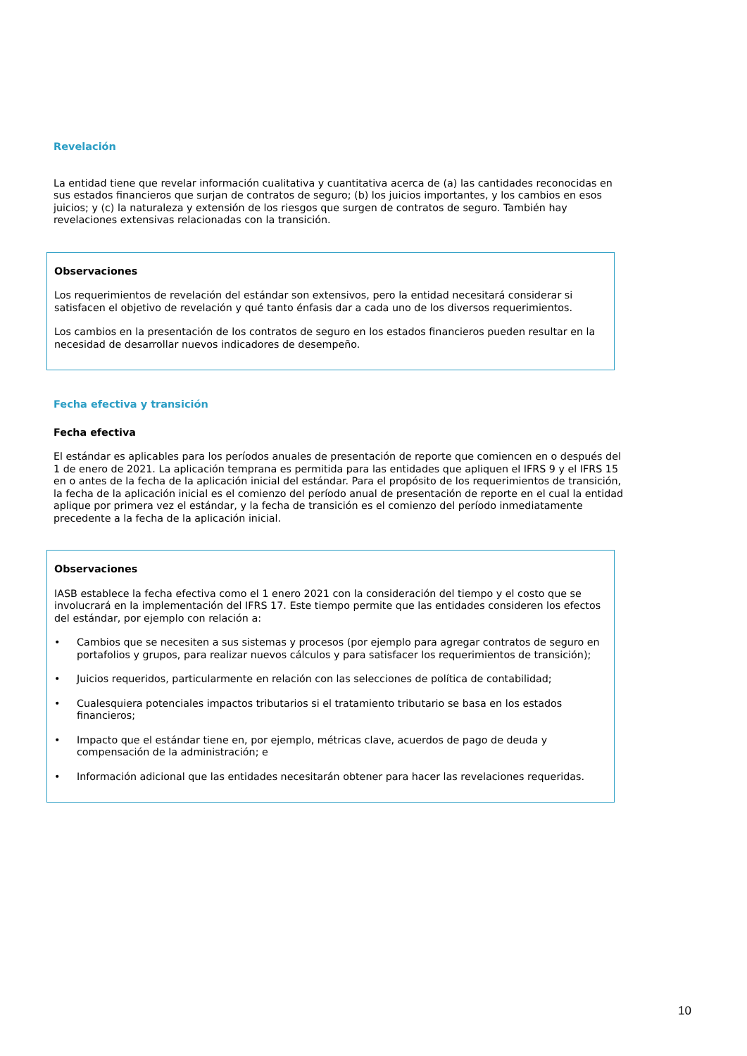Revelación
La entidad tiene que revelar información cualitativa y cuantitativa acerca de (a) las cantidades reconocidas en sus estados financieros que surjan de contratos de seguro; (b) los juicios importantes, y los cambios en esos juicios; y (c) la naturaleza y extensión de los riesgos que surgen de contratos de seguro. También hay revelaciones extensivas relacionadas con la transición.
Observaciones
Los requerimientos de revelación del estándar son extensivos, pero la entidad necesitará considerar si satisfacen el objetivo de revelación y qué tanto énfasis dar a cada uno de los diversos requerimientos.
Los cambios en la presentación de los contratos de seguro en los estados financieros pueden resultar en la necesidad de desarrollar nuevos indicadores de desempeño.
Fecha efectiva y transición
Fecha efectiva
El estándar es aplicables para los períodos anuales de presentación de reporte que comiencen en o después del 1 de enero de 2021. La aplicación temprana es permitida para las entidades que apliquen el IFRS 9 y el IFRS 15 en o antes de la fecha de la aplicación inicial del estándar. Para el propósito de los requerimientos de transición, la fecha de la aplicación inicial es el comienzo del período anual de presentación de reporte en el cual la entidad aplique por primera vez el estándar, y la fecha de transición es el comienzo del período inmediatamente precedente a la fecha de la aplicación inicial.
Observaciones
IASB establece la fecha efectiva como el 1 enero 2021 con la consideración del tiempo y el costo que se involucrará en la implementación del IFRS 17. Este tiempo permite que las entidades consideren los efectos del estándar, por ejemplo con relación a:
• Cambios que se necesiten a sus sistemas y procesos (por ejemplo para agregar contratos de seguro en portafolios y grupos, para realizar nuevos cálculos y para satisfacer los requerimientos de transición);
• Juicios requeridos, particularmente en relación con las selecciones de política de contabilidad;
• Cualesquiera potenciales impactos tributarios si el tratamiento tributario se basa en los estados financieros;
• Impacto que el estándar tiene en, por ejemplo, métricas clave, acuerdos de pago de deuda y compensación de la administración; e
• Información adicional que las entidades necesitarán obtener para hacer las revelaciones requeridas.
10